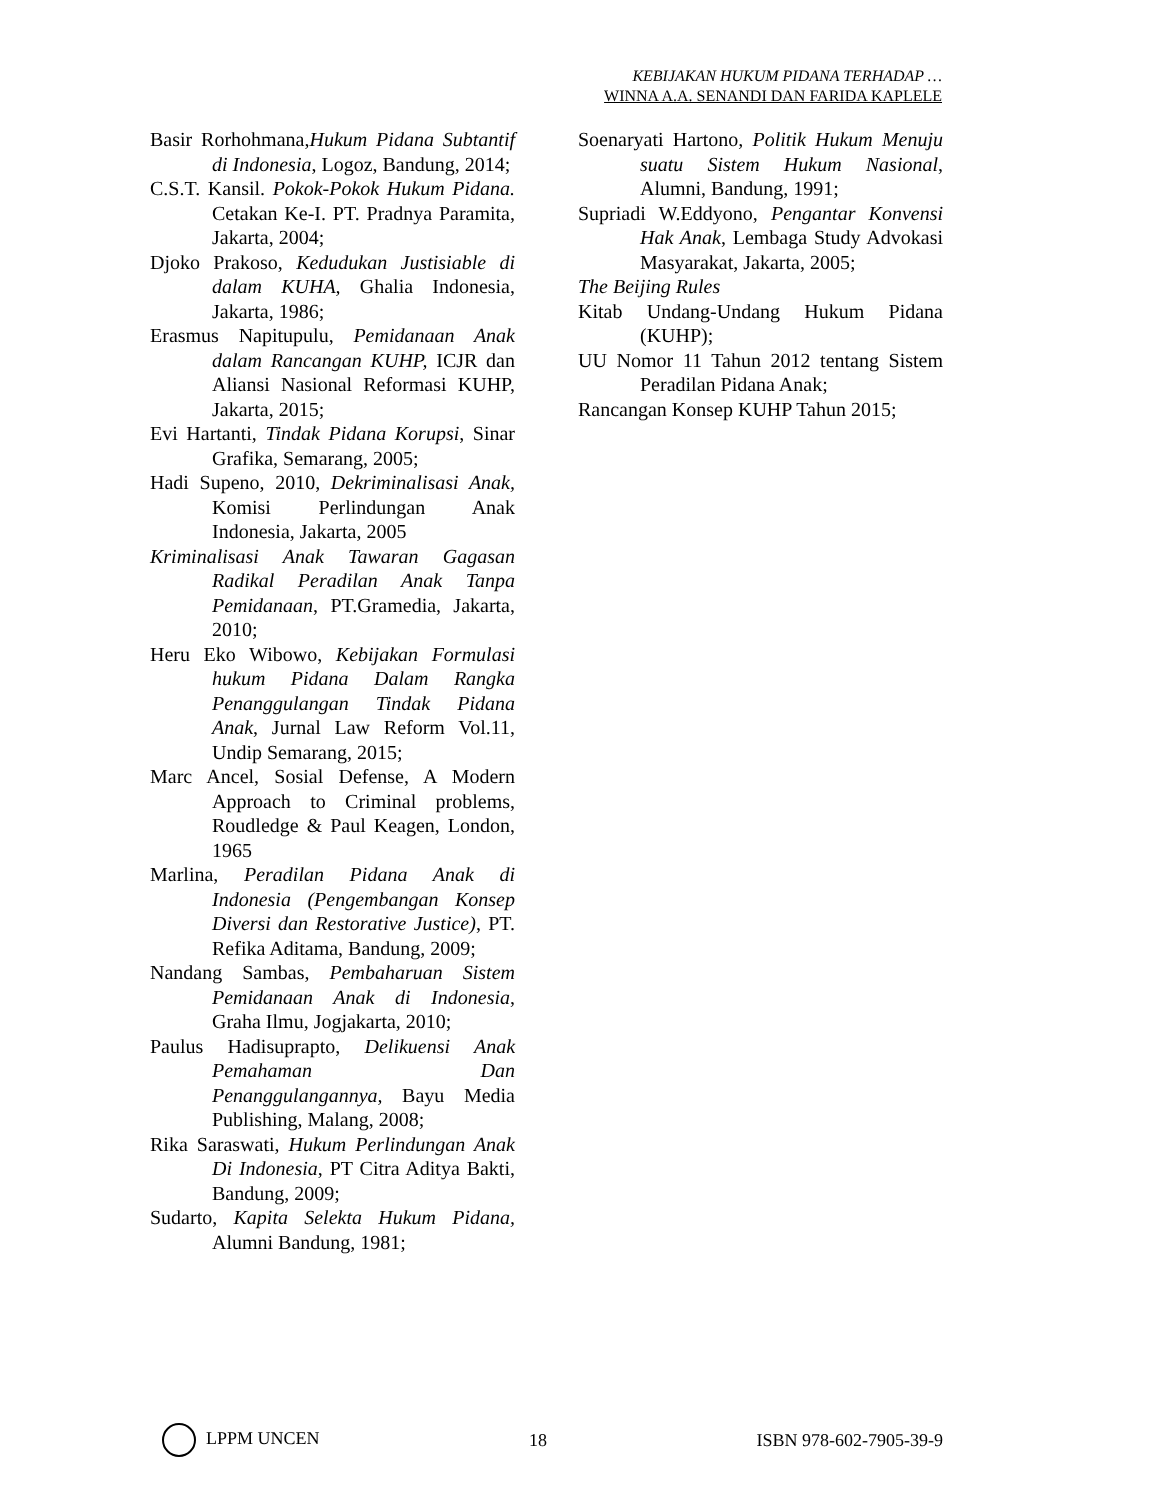KEBIJAKAN HUKUM PIDANA TERHADAP …
WINNA A.A. SENANDI DAN FARIDA KAPLELE
Basir Rorhohmana,Hukum Pidana Subtantif di Indonesia, Logoz, Bandung, 2014;
C.S.T. Kansil. Pokok-Pokok Hukum Pidana. Cetakan Ke-I. PT. Pradnya Paramita, Jakarta, 2004;
Djoko Prakoso, Kedudukan Justisiable di dalam KUHA, Ghalia Indonesia, Jakarta, 1986;
Erasmus Napitupulu, Pemidanaan Anak dalam Rancangan KUHP, ICJR dan Aliansi Nasional Reformasi KUHP, Jakarta, 2015;
Evi Hartanti, Tindak Pidana Korupsi, Sinar Grafika, Semarang, 2005;
Hadi Supeno, 2010, Dekriminalisasi Anak, Komisi Perlindungan Anak Indonesia, Jakarta, 2005
Kriminalisasi Anak Tawaran Gagasan Radikal Peradilan Anak Tanpa Pemidanaan, PT.Gramedia, Jakarta, 2010;
Heru Eko Wibowo, Kebijakan Formulasi hukum Pidana Dalam Rangka Penanggulangan Tindak Pidana Anak, Jurnal Law Reform Vol.11, Undip Semarang, 2015;
Marc Ancel, Sosial Defense, A Modern Approach to Criminal problems, Roudledge & Paul Keagen, London, 1965
Marlina, Peradilan Pidana Anak di Indonesia (Pengembangan Konsep Diversi dan Restorative Justice), PT. Refika Aditama, Bandung, 2009;
Nandang Sambas, Pembaharuan Sistem Pemidanaan Anak di Indonesia, Graha Ilmu, Jogjakarta, 2010;
Paulus Hadisuprapto, Delikuensi Anak Pemahaman Dan Penanggulangannya, Bayu Media Publishing, Malang, 2008;
Rika Saraswati, Hukum Perlindungan Anak Di Indonesia, PT Citra Aditya Bakti, Bandung, 2009;
Sudarto, Kapita Selekta Hukum Pidana, Alumni Bandung, 1981;
Soenaryati Hartono, Politik Hukum Menuju suatu Sistem Hukum Nasional, Alumni, Bandung, 1991;
Supriadi W.Eddyono, Pengantar Konvensi Hak Anak, Lembaga Study Advokasi Masyarakat, Jakarta, 2005;
The Beijing Rules
Kitab Undang-Undang Hukum Pidana (KUHP);
UU Nomor 11 Tahun 2012 tentang Sistem Peradilan Pidana Anak;
Rancangan Konsep KUHP Tahun 2015;
LPPM UNCEN 18 ISBN 978-602-7905-39-9